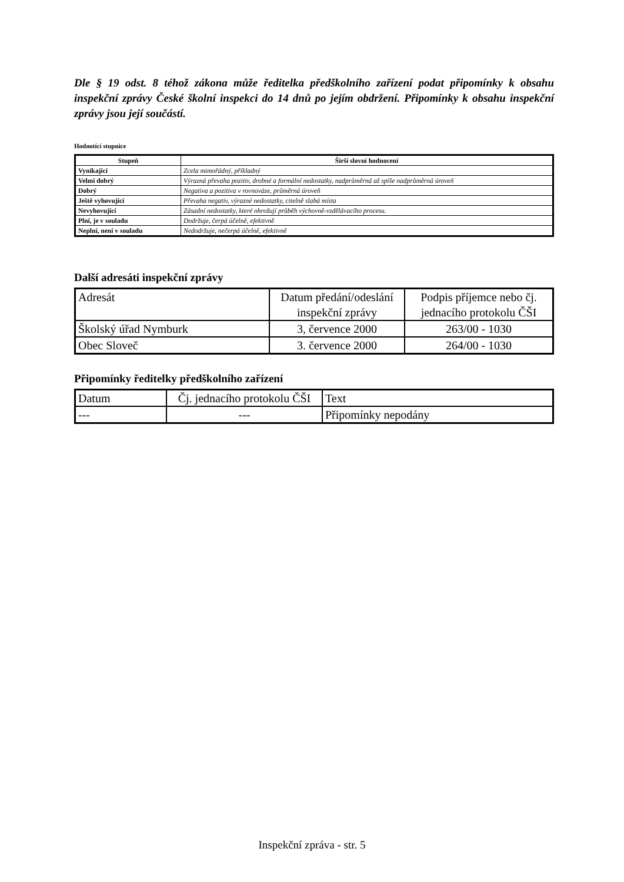Dle § 19 odst. 8 téhož zákona může ředitelka předškolního zařízení podat připomínky k obsahu inspekční zprávy České školní inspekci do 14 dnů po jejím obdržení. Připomínky k obsahu inspekční zprávy jsou její součástí.
Hodnotící stupnice
| Stupeň | Širší slovní hodnocení |
| --- | --- |
| Vynikající | Zcela mimořádný, příkladný |
| Velmi dobrý | Výrazná převaha pozitiv, drobné a formální nedostatky, nadprůměrná až spíše nadprůměrná úroveň |
| Dobrý | Negativa a pozitiva v rovnováze, průměrná úroveň |
| Ještě vyhovující | Převaha negativ, výrazné nedostatky, citelně slabá místa |
| Nevyhovující | Zásadní nedostatky, které ohrožují průběh výchovně-vzdělávacího procesu. |
| Plní, je v souladu | Dodržuje, čerpá účelně, efektivně |
| Neplní, není v souladu | Nedodržuje, nečerpá účelně, efektivně |
Další adresáti inspekční zprávy
| Adresát | Datum předání/odeslání inspekční zprávy | Podpis příjemce nebo čj. jednacího protokolu ČŠI |
| Školský úřad Nymburk | 3, července 2000 | 263/00 - 1030 |
| Obec Sloveč | 3. července 2000 | 264/00 - 1030 |
Připomínky ředitelky předškolního zařízení
| Datum | Čj. jednacího protokolu ČŠI | Text |
| --- | --- | Připomínky nepodány |
Inspekční zpráva - str. 5